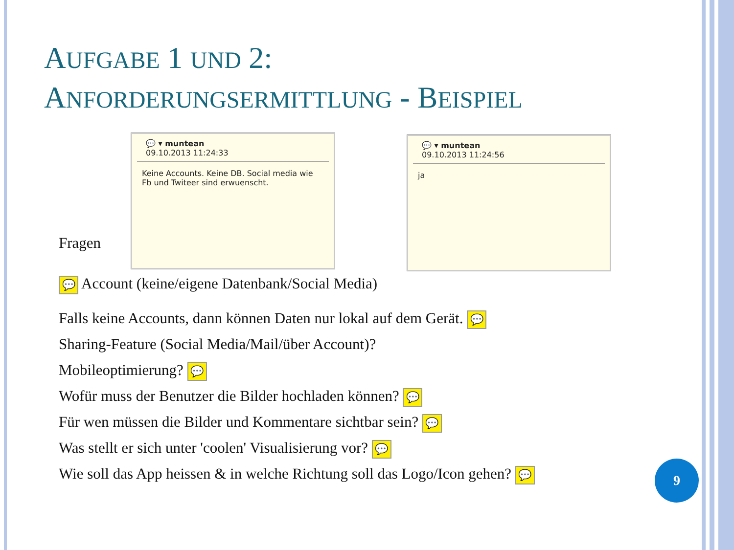AUFGABE 1 UND 2:
ANFORDERUNGSERMITTLUNG - BEISPIEL
💬 ▾ muntean
09.10.2013 11:24:33
Keine Accounts. Keine DB. Social media wie Fb und Twiteer sind erwuenscht.
💬 ▾ muntean
09.10.2013 11:24:56
ja
Fragen
💬 Account (keine/eigene Datenbank/Social Media)
Falls keine Accounts, dann können Daten nur lokal auf dem Gerät. 💬
Sharing-Feature (Social Media/Mail/über Account)?
Mobileoptimierung? 💬
Wofür muss der Benutzer die Bilder hochladen können? 💬
Für wen müssen die Bilder und Kommentare sichtbar sein? 💬
Was stellt er sich unter 'coolen' Visualisierung vor? 💬
Wie soll das App heissen & in welche Richtung soll das Logo/Icon gehen? 💬
9